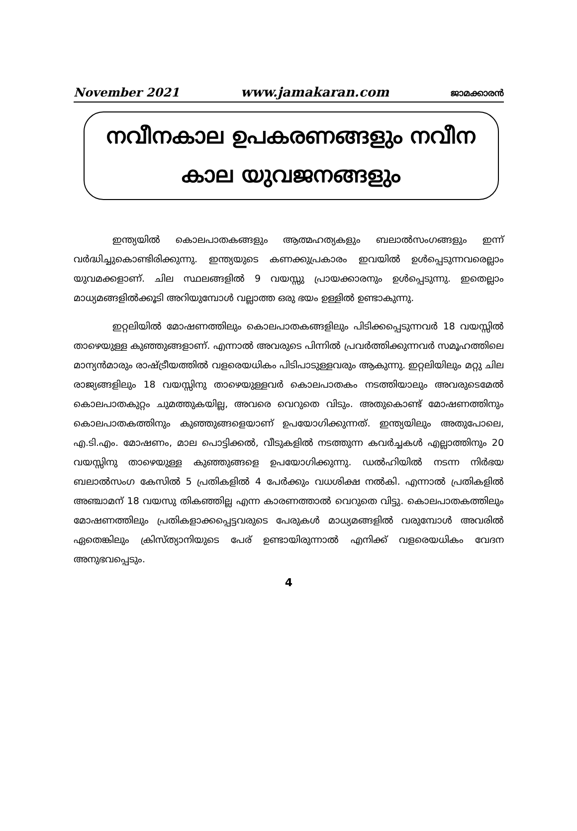November 2021 www.jamakaran.com ജാമക്കാരൻ
നവീനകാല ഉപകരണങ്ങളും നവീന
കാല യുവജനങ്ങളും
ഇന്ത്യയിൽ കൊലപാതകങ്ങളും ആത്മഹത്യകളും ബലാൽസംഗങ്ങളും ഇന്ന് വർദ്ധിച്ചുകൊണ്ടിരിക്കുന്നു. ഇന്ത്യയുടെ കണക്കുപ്രകാരം ഇവയിൽ ഉൾപ്പെടുന്നവരെല്ലാം യുവമക്കളാണ്. ചില സ്ഥലങ്ങളിൽ 9 വയസ്സു പ്രായക്കാരനും ഉൾപ്പെടുന്നു. ഇതെല്ലാം മാധ്യമങ്ങളിൽക്കൂടി അറിയുമ്പോൾ വല്ലാത്ത ഒരു ഭയം ഉള്ളിൽ ഉണ്ടാകുന്നു.
ഇറ്റലിയിൽ മോഷണത്തിലും കൊലപാതകങ്ങളിലും പിടിക്കപ്പെടുന്നവർ 18 വയസ്സിൽ താഴെയുള്ള കുഞ്ഞുങ്ങളാണ്. എന്നാൽ അവരുടെ പിന്നിൽ പ്രവർത്തിക്കുന്നവർ സമൂഹത്തിലെ മാന്യൻമാരും രാഷ്ട്രീയത്തിൽ വളരെയധികം പിടിപാടുള്ളവരും ആകുന്നു. ഇറ്റലിയിലും മറ്റു ചില രാജ്യങ്ങളിലും 18 വയസ്സിനു താഴെയുള്ളവർ കൊലപാതകം നടത്തിയാലും അവരുടെമേൽ കൊലപാതകുറ്റം ചുമത്തുകയില്ല, അവരെ വെറുതെ വിടും. അതുകൊണ്ട് മോഷണത്തിനും കൊലപാതകത്തിനും കുഞ്ഞുങ്ങളെയാണ് ഉപയോഗിക്കുന്നത്. ഇന്ത്യയിലും അതുപോലെ, എ.ടി.എം. മോഷണം, മാല പൊട്ടിക്കൽ, വീടുകളിൽ നടത്തുന്ന കവർച്ചകൾ എല്ലാത്തിനും 20 വയസ്സിനു താഴെയുള്ള കുഞ്ഞുങ്ങളെ ഉപയോഗിക്കുന്നു. ഡൽഹിയിൽ നടന്ന നിർഭയ ബലാൽസംഗ കേസിൽ 5 പ്രതികളിൽ 4 പേർക്കും വധശിക്ഷ നൽകി. എന്നാൽ പ്രതികളിൽ അഞ്ചാമന് 18 വയസു തികഞ്ഞില്ല എന്ന കാരണത്താൽ വെറുതെ വിട്ടു. കൊലപാതകത്തിലും മോഷണത്തിലും പ്രതികളാക്കപ്പെട്ടവരുടെ പേരുകൾ മാധ്യമങ്ങളിൽ വരുമ്പോൾ അവരിൽ ഏതെങ്കിലും ക്രിസ്ത്യാനിയുടെ പേര് ഉണ്ടായിരുന്നാൽ എനിക്ക് വളരെയധികം വേദന അനുഭവപ്പെടും.
4